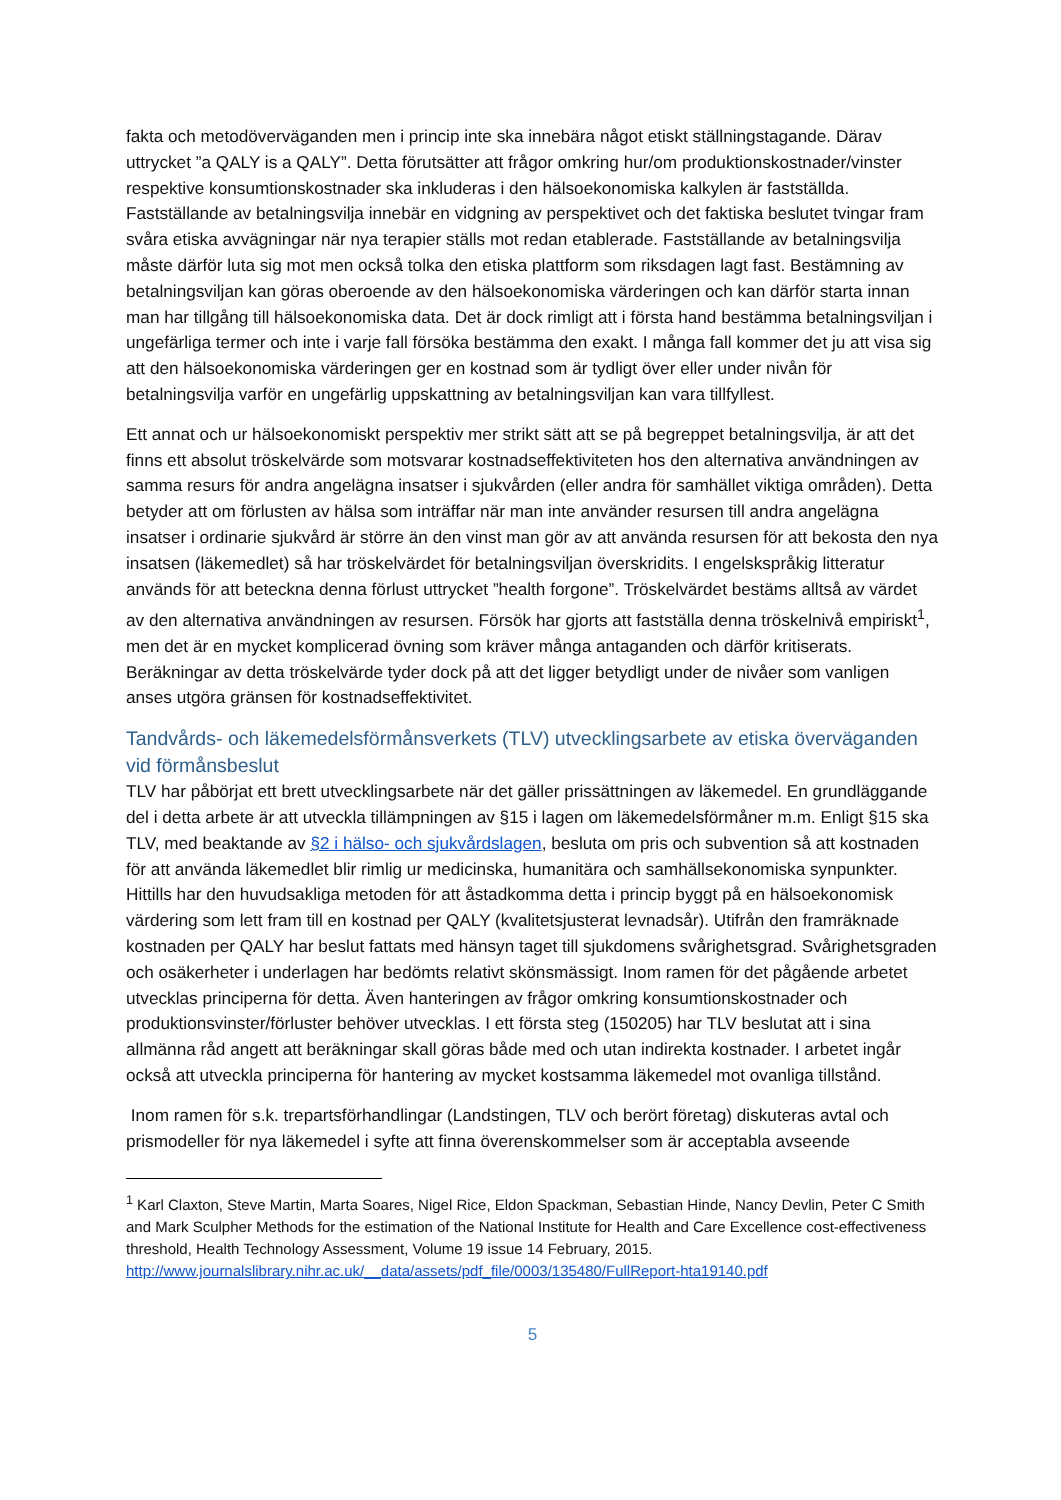fakta och metodöverväganden men i princip inte ska innebära något etiskt ställningstagande. Därav uttrycket ”a QALY is a QALY”. Detta förutsätter att frågor omkring hur/om produktionskostnader/vinster respektive konsumtionskostnader ska inkluderas i den hälsoekonomiska kalkylen är fastställda. Fastställande av betalningsvilja innebär en vidgning av perspektivet och det faktiska beslutet tvingar fram svåra etiska avvägningar när nya terapier ställs mot redan etablerade. Fastställande av betalningsvilja måste därför luta sig mot men också tolka den etiska plattform som riksdagen lagt fast. Bestämning av betalningsviljan kan göras oberoende av den hälsoekonomiska värderingen och kan därför starta innan man har tillgång till hälsoekonomiska data. Det är dock rimligt att i första hand bestämma betalningsviljan i ungefärliga termer och inte i varje fall försöka bestämma den exakt. I många fall kommer det ju att visa sig att den hälsoekonomiska värderingen ger en kostnad som är tydligt över eller under nivån för betalningsvilja varför en ungefärlig uppskattning av betalningsviljan kan vara tillfyllest.
Ett annat och ur hälsoekonomiskt perspektiv mer strikt sätt att se på begreppet betalningsvilja, är att det finns ett absolut tröskelvärde som motsvarar kostnadseffektiviteten hos den alternativa användningen av samma resurs för andra angelägna insatser i sjukvården (eller andra för samhället viktiga områden). Detta betyder att om förlusten av hälsa som inträffar när man inte använder resursen till andra angelägna insatser i ordinarie sjukvård är större än den vinst man gör av att använda resursen för att bekosta den nya insatsen (läkemedlet) så har tröskelvärdet för betalningsviljan överskridits. I engelskspråkig litteratur används för att beteckna denna förlust uttrycket ”health forgone”. Tröskelvärdet bestäms alltså av värdet av den alternativa användningen av resursen. Försök har gjorts att fastställa denna tröskelnivå empiriskt<sup>1</sup>, men det är en mycket komplicerad övning som kräver många antaganden och därför kritiserats. Beräkningar av detta tröskelvärde tyder dock på att det ligger betydligt under de nivåer som vanligen anses utgöra gränsen för kostnadseffektivitet.
Tandvårds- och läkemedelsförmånsverkets (TLV) utvecklingsarbete av etiska överväganden vid förmånsbeslut
TLV har påbörjat ett brett utvecklingsarbete när det gäller prissättningen av läkemedel. En grundläggande del i detta arbete är att utveckla tillämpningen av §15 i lagen om läkemedelsförmåner m.m. Enligt §15 ska TLV, med beaktande av §2 i hälso- och sjukvårdslagen, besluta om pris och subvention så att kostnaden för att använda läkemedlet blir rimlig ur medicinska, humanitära och samhällsekonomiska synpunkter. Hittills har den huvudsakliga metoden för att åstadkomma detta i princip byggt på en hälsoekonomisk värdering som lett fram till en kostnad per QALY (kvalitetsjusterat levnadsår). Utifrån den framräknade kostnaden per QALY har beslut fattats med hänsyn taget till sjukdomens svårighetsgrad. Svårighetsgraden och osäkerheter i underlagen har bedömts relativt skönsmässigt. Inom ramen för det pågående arbetet utvecklas principerna för detta. Även hanteringen av frågor omkring konsumtionskostnader och produktionsvinster/förluster behöver utvecklas. I ett första steg (150205) har TLV beslutat att i sina allmänna råd angett att beräkningar skall göras både med och utan indirekta kostnader. I arbetet ingår också att utveckla principerna för hantering av mycket kostsamma läkemedel mot ovanliga tillstånd.
Inom ramen för s.k. trepartsförhandlingar (Landstingen, TLV och berört företag) diskuteras avtal och prismodeller för nya läkemedel i syfte att finna överenskommelser som är acceptabla avseende
<sup>1</sup> Karl Claxton, Steve Martin, Marta Soares, Nigel Rice, Eldon Spackman, Sebastian Hinde, Nancy Devlin, Peter C Smith and Mark Sculpher Methods for the estimation of the National Institute for Health and Care Excellence cost-effectiveness threshold, Health Technology Assessment, Volume 19 issue 14 February, 2015. http://www.journalslibrary.nihr.ac.uk/__data/assets/pdf_file/0003/135480/FullReport-hta19140.pdf
5